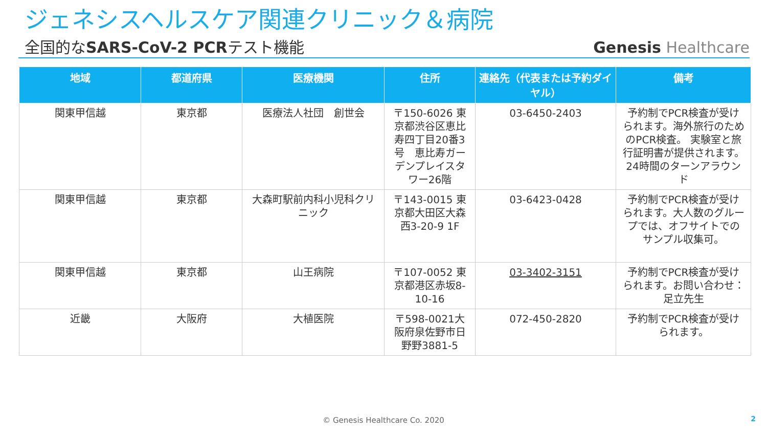ジェネシスヘルスケア関連クリニック＆病院
全国的なSARS-CoV-2 PCRテスト機能
Genesis Healthcare
| 地域 | 都道府県 | 医療機関 | 住所 | 連絡先（代表または予約ダイヤル） | 備考 |
| --- | --- | --- | --- | --- | --- |
| 関東甲信越 | 東京都 | 医療法人社団 創世会 | 〒150-6026 東京都渋谷区恵比寿四丁目20番3号 恵比寿ガーデンプレイスタワー26階 | 03-6450-2403 | 予約制でPCR検査が受けられます。海外旅行のためのPCR検査。 実験室と旅行証明書が提供されます。 24時間のターンアラウンド |
| 関東甲信越 | 東京都 | 大森町駅前内科小児科クリニック | 〒143-0015 東京都大田区大森西3-20-9 1F | 03-6423-0428 | 予約制でPCR検査が受けられます。大人数のグループでは、オフサイトでのサンプル収集可。 |
| 関東甲信越 | 東京都 | 山王病院 | 〒107-0052 東京都港区赤坂8-10-16 | 03-3402-3151 | 予約制でPCR検査が受けられます。お問い合わせ：足立先生 |
| 近畿 | 大阪府 | 大植医院 | 〒598-0021大阪府泉佐野市日野野3881-5 | 072-450-2820 | 予約制でPCR検査が受けられます。 |
© Genesis Healthcare Co. 2020 2